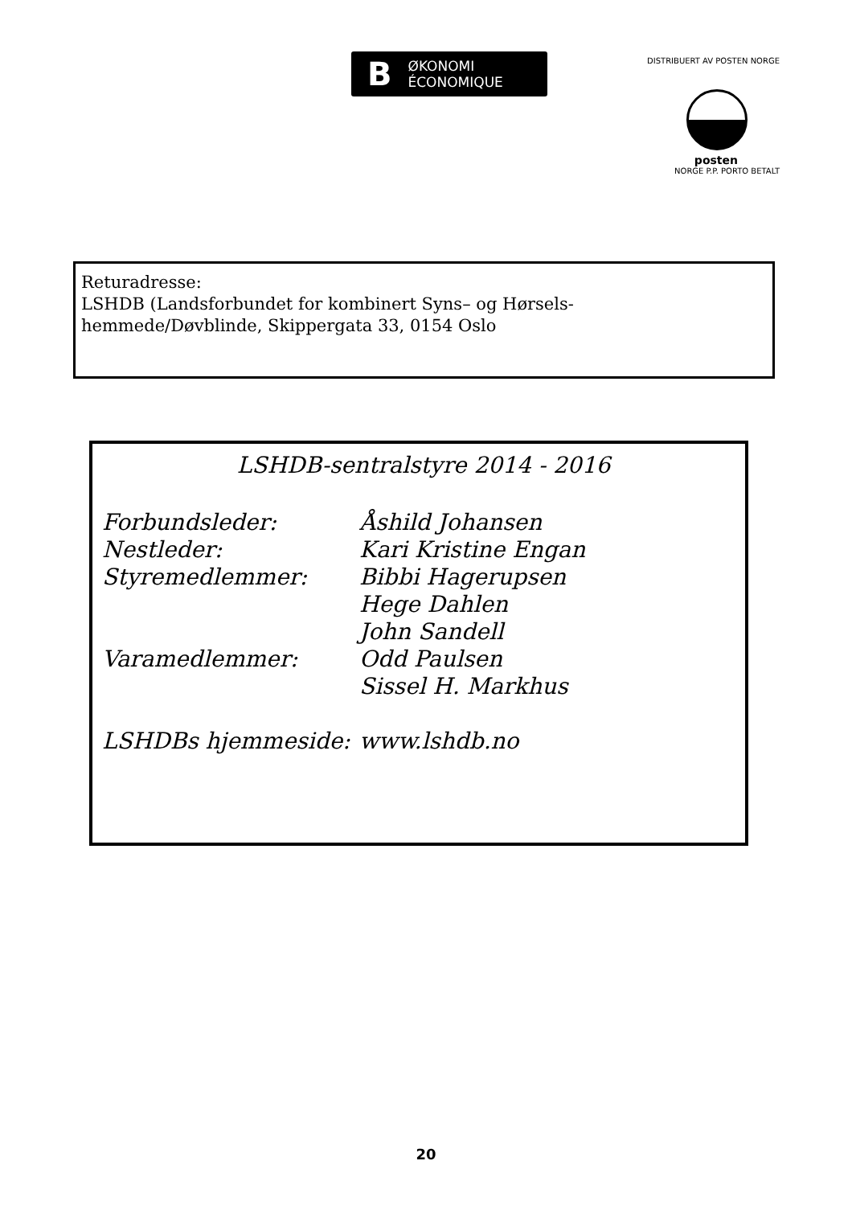B ØKONOMI
ÉCONOMIQUE
DISTRIBUERT AV POSTEN NORGE
posten
NORGE P.P. PORTO BETALT
Returadresse:
LSHDB (Landsforbundet for kombinert Syns– og Hørsels-
hemmede/Døvblinde, Skippergata 33, 0154 Oslo
LSHDB-sentralstyre 2014 - 2016
Forbundsleder: Åshild Johansen
Nestleder: Kari Kristine Engan
Styremedlemmer: Bibbi Hagerupsen
Hege Dahlen
John Sandell
Varamedlemmer: Odd Paulsen
Sissel H. Markhus
LSHDBs hjemmeside: www.lshdb.no
20